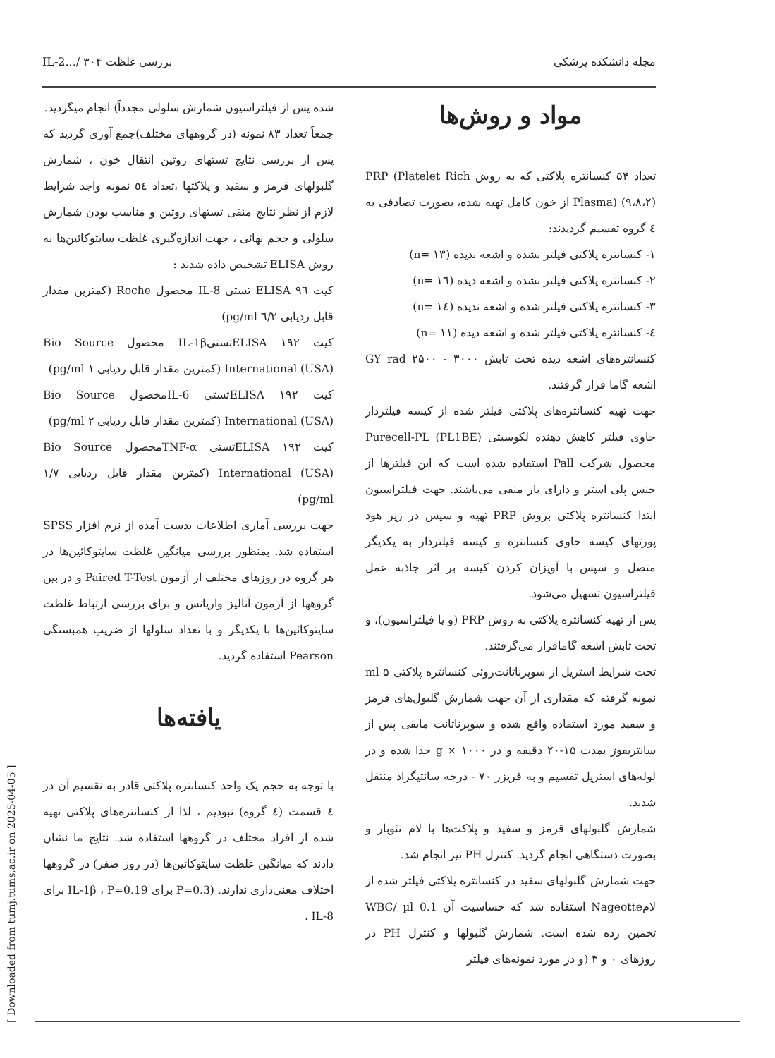مجله دانشکده پزشکی بررسی غلظت IL-2.../ ۳۰۴
مواد و روش‌ها
تعداد ۵۴ کنسانتره پلاکتی که به روش PRP (Platelet Rich Plasma) (۹،۸،۲) از خون کامل تهیه شده، بصورت تصادفی به ٤ گروه تقسیم گردیدند:
۱- کنسانتره پلاکتی فیلتر نشده و اشعه ندیده (n= ۱۳)
۲- کنسانتره پلاکتی فیلتر نشده و اشعه دیده (n= ۱٦)
۳- کنسانتره پلاکتی فیلتر شده و اشعه ندیده (n= ۱٤)
٤- کنسانتره پلاکتی فیلتر شده و اشعه دیده (n= ۱۱)
کنسانتره‌های اشعه دیده تحت تابش GY rad ۲۵۰۰ - ۳۰۰۰ اشعه گاما قرار گرفتند.
جهت تهیه کنسانتره‌های پلاکتی فیلتر شده از کیسه فیلتردار حاوی فیلتر کاهش دهنده لکوسیتی Purecell-PL (PL1BE) محصول شرکت Pall استفاده شده است که این فیلترها از جنس پلی استر و دارای بار منفی می‌باشند. جهت فیلتراسیون ابتدا کنسانتره پلاکتی بروش PRP تهیه و سپس در زیر هود پورتهای کیسه حاوی کنسانتره و کیسه فیلتردار به یکدیگر متصل و سپس با آویزان کردن کیسه بر اثر جاذبه عمل فیلتراسیون تسهیل می‌شود.
پس از تهیه کنسانتره پلاکتی به روش PRP (و یا فیلتراسیون)، و تحت تابش اشعه گاماقرار می‌گرفتند.
تحت شرایط استریل از سوپرناتانت‌روئی کنسانتره پلاکتی ۵ ml نمونه گرفته که مقداری از آن جهت شمارش گلبول‌های قرمز و سفید مورد استفاده واقع شده و سوپرناتانت مابقی پس از سانتریفوژ بمدت ۱۵-۲۰ دقیقه و در g × ۱۰۰۰ جدا شده و در لوله‌های استریل تقسیم و به فریزر ۷۰ - درجه سانتیگراد منتقل شدند.
شمارش گلبولهای قرمز و سفید و پلاکت‌ها با لام نئوبار و بصورت دستگاهی انجام گردید. کنترل PH نیز انجام شد.
جهت شمارش گلبولهای سفید در کنسانتره پلاکتی فیلتر شده از لامNageotte استفاده شد که حساسیت آن 0.1 WBC/ µl تخمین زده شده است. شمارش گلبولها و کنترل PH در روزهای ۰ و ۳ (و در مورد نمونه‌های فیلتر
شده پس از فیلتراسیون شمارش سلولی مجدداً) انجام میگردید.
جمعاً تعداد ۸۳ نمونه (در گروههای مختلف)جمع آوری گردید که پس از بررسی نتایج تستهای روتین انتقال خون ، شمارش گلبولهای قرمز و سفید و پلاکتها ،تعداد ٥٤ نمونه واجد شرایط لازم از نظر نتایج منفی تستهای روتین و مناسب بودن شمارش سلولی و حجم نهائی ، جهت اندازه‌گیری غلظت سایتوکائین‌ها به روش ELISA تشخیص داده شدند :
کیت ELISA ۹٦ تستی IL-8 محصول Roche (کمترین مقدار قابل ردیابی ٦/٢ pg/ml)
کیت ELISA ۱۹۲تستیIL-1β محصول Bio Source International (USA) (کمترین مقدار قابل ردیابی ۱ pg/ml)
کیت ELISA ۱۹۲تستی IL-6محصول Bio Source International (USA) (کمترین مقدار قابل ردیابی ۲ pg/ml)
کیت ELISA ۱۹۲تستی TNF-αمحصول Bio Source International (USA) (کمترین مقدار قابل ردیابی ۱/۷ pg/ml)
جهت بررسی آماری اطلاعات بدست آمده از نرم افزار SPSS استفاده شد. بمنظور بررسی میانگین غلظت سایتوکائین‌ها در هر گروه در روزهای مختلف از آزمون Paired T-Test و در بین گروهها از آزمون آنالیز واریانس و برای بررسی ارتباط غلظت سایتوکائین‌ها با یکدیگر و با تعداد سلولها از ضریب همبستگی Pearson استفاده گردید.
یافته‌ها
با توجه به حجم یک واحد کنسانتره پلاکتی قادر به تقسیم آن در ٤ قسمت (٤ گروه) نبودیم ، لذا از کنسانتره‌های پلاکتی تهیه شده از افراد مختلف در گروهها استفاده شد. نتایج ما نشان دادند که میانگین غلظت سایتوکائین‌ها (در روز صفر) در گروهها اختلاف معنی‌داری ندارند. (P=0.3 برای IL-1β ، P=0.19 برای IL-8 ،
[ Downloaded from tumj.tums.ac.ir on 2025-04-05 ]